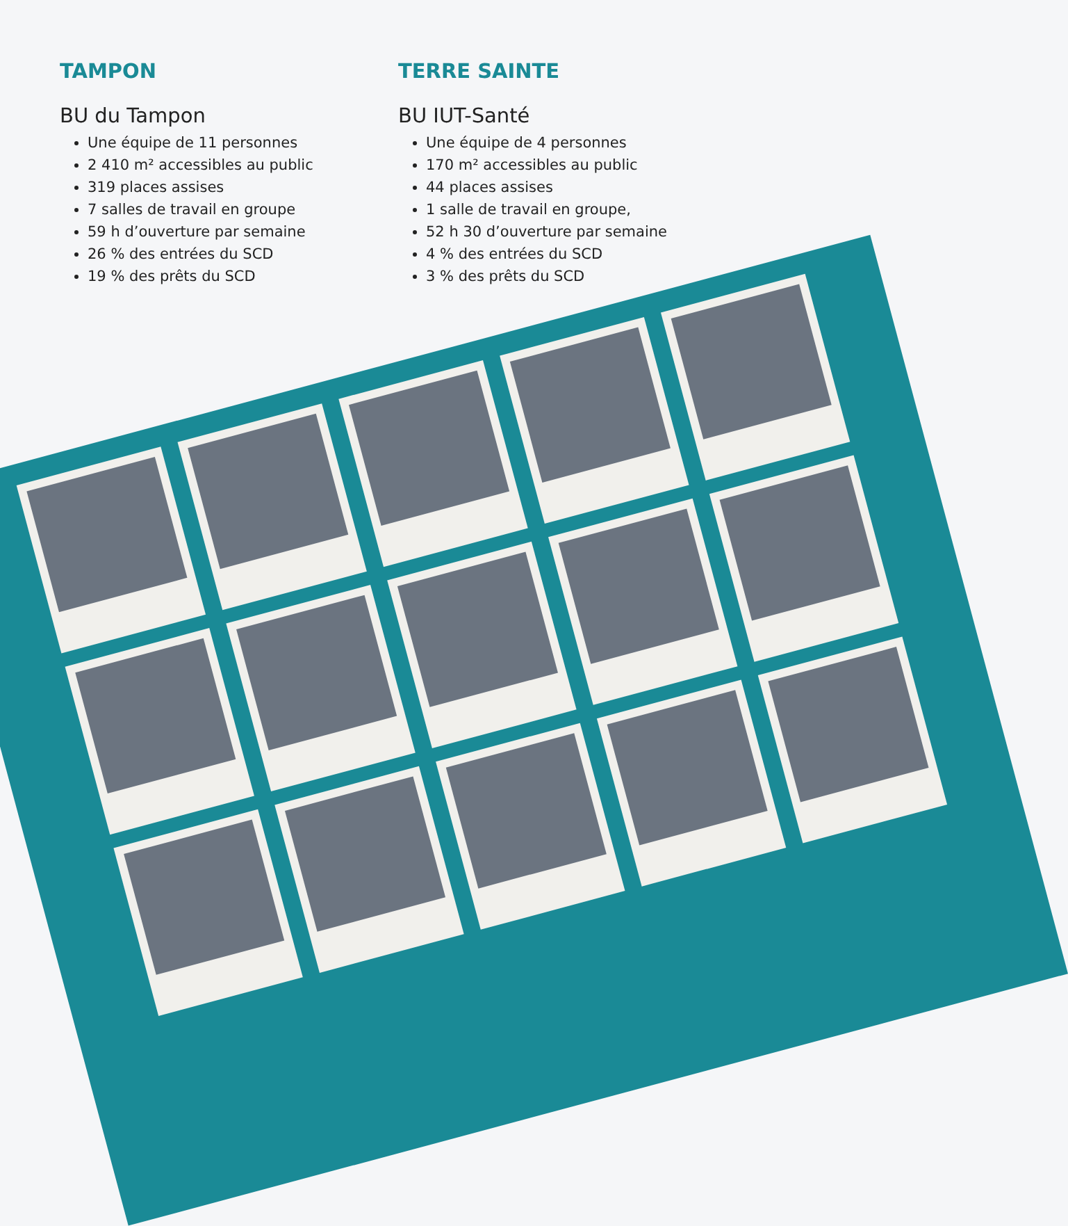TAMPON
BU du Tampon
Une équipe de 11 personnes
2 410 m² accessibles au public
319 places assises
7 salles de travail en groupe
59 h d’ouverture par semaine
26 % des entrées du SCD
19 % des prêts du SCD
TERRE SAINTE
BU IUT-Santé
Une équipe de 4 personnes
170 m² accessibles au public
44 places assises
1 salle de travail en groupe,
52 h 30 d’ouverture par semaine
4 % des entrées du SCD
3 % des prêts du SCD